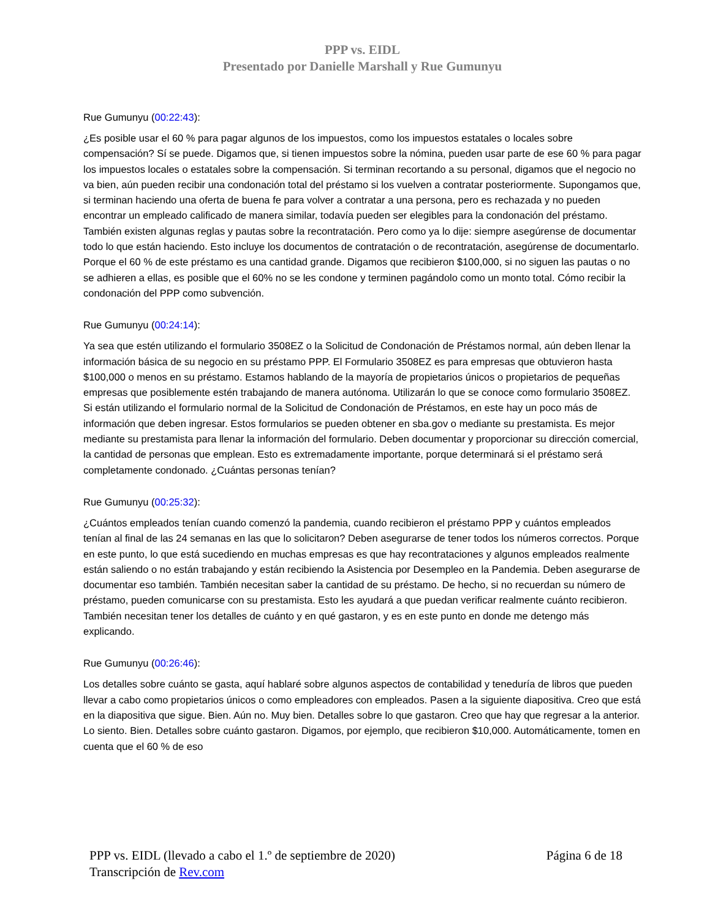PPP vs. EIDL
Presentado por Danielle Marshall y Rue Gumunyu
Rue Gumunyu (00:22:43):
¿Es posible usar el 60 % para pagar algunos de los impuestos, como los impuestos estatales o locales sobre compensación? Sí se puede. Digamos que, si tienen impuestos sobre la nómina, pueden usar parte de ese 60 % para pagar los impuestos locales o estatales sobre la compensación. Si terminan recortando a su personal, digamos que el negocio no va bien, aún pueden recibir una condonación total del préstamo si los vuelven a contratar posteriormente. Supongamos que, si terminan haciendo una oferta de buena fe para volver a contratar a una persona, pero es rechazada y no pueden encontrar un empleado calificado de manera similar, todavía pueden ser elegibles para la condonación del préstamo. También existen algunas reglas y pautas sobre la recontratación. Pero como ya lo dije: siempre asegúrense de documentar todo lo que están haciendo. Esto incluye los documentos de contratación o de recontratación, asegúrense de documentarlo. Porque el 60 % de este préstamo es una cantidad grande. Digamos que recibieron $100,000, si no siguen las pautas o no se adhieren a ellas, es posible que el 60% no se les condone y terminen pagándolo como un monto total. Cómo recibir la condonación del PPP como subvención.
Rue Gumunyu (00:24:14):
Ya sea que estén utilizando el formulario 3508EZ o la Solicitud de Condonación de Préstamos normal, aún deben llenar la información básica de su negocio en su préstamo PPP. El Formulario 3508EZ es para empresas que obtuvieron hasta $100,000 o menos en su préstamo. Estamos hablando de la mayoría de propietarios únicos o propietarios de pequeñas empresas que posiblemente estén trabajando de manera autónoma. Utilizarán lo que se conoce como formulario 3508EZ. Si están utilizando el formulario normal de la Solicitud de Condonación de Préstamos, en este hay un poco más de información que deben ingresar. Estos formularios se pueden obtener en sba.gov o mediante su prestamista. Es mejor mediante su prestamista para llenar la información del formulario. Deben documentar y proporcionar su dirección comercial, la cantidad de personas que emplean. Esto es extremadamente importante, porque determinará si el préstamo será completamente condonado. ¿Cuántas personas tenían?
Rue Gumunyu (00:25:32):
¿Cuántos empleados tenían cuando comenzó la pandemia, cuando recibieron el préstamo PPP y cuántos empleados tenían al final de las 24 semanas en las que lo solicitaron? Deben asegurarse de tener todos los números correctos. Porque en este punto, lo que está sucediendo en muchas empresas es que hay recontrataciones y algunos empleados realmente están saliendo o no están trabajando y están recibiendo la Asistencia por Desempleo en la Pandemia. Deben asegurarse de documentar eso también. También necesitan saber la cantidad de su préstamo. De hecho, si no recuerdan su número de préstamo, pueden comunicarse con su prestamista. Esto les ayudará a que puedan verificar realmente cuánto recibieron. También necesitan tener los detalles de cuánto y en qué gastaron, y es en este punto en donde me detengo más explicando.
Rue Gumunyu (00:26:46):
Los detalles sobre cuánto se gasta, aquí hablaré sobre algunos aspectos de contabilidad y teneduría de libros que pueden llevar a cabo como propietarios únicos o como empleadores con empleados. Pasen a la siguiente diapositiva. Creo que está en la diapositiva que sigue. Bien. Aún no. Muy bien. Detalles sobre lo que gastaron. Creo que hay que regresar a la anterior. Lo siento. Bien. Detalles sobre cuánto gastaron. Digamos, por ejemplo, que recibieron $10,000. Automáticamente, tomen en cuenta que el 60 % de eso
PPP vs. EIDL (llevado a cabo el 1.º de septiembre de 2020)
Transcripción de Rev.com
Página 6 de 18